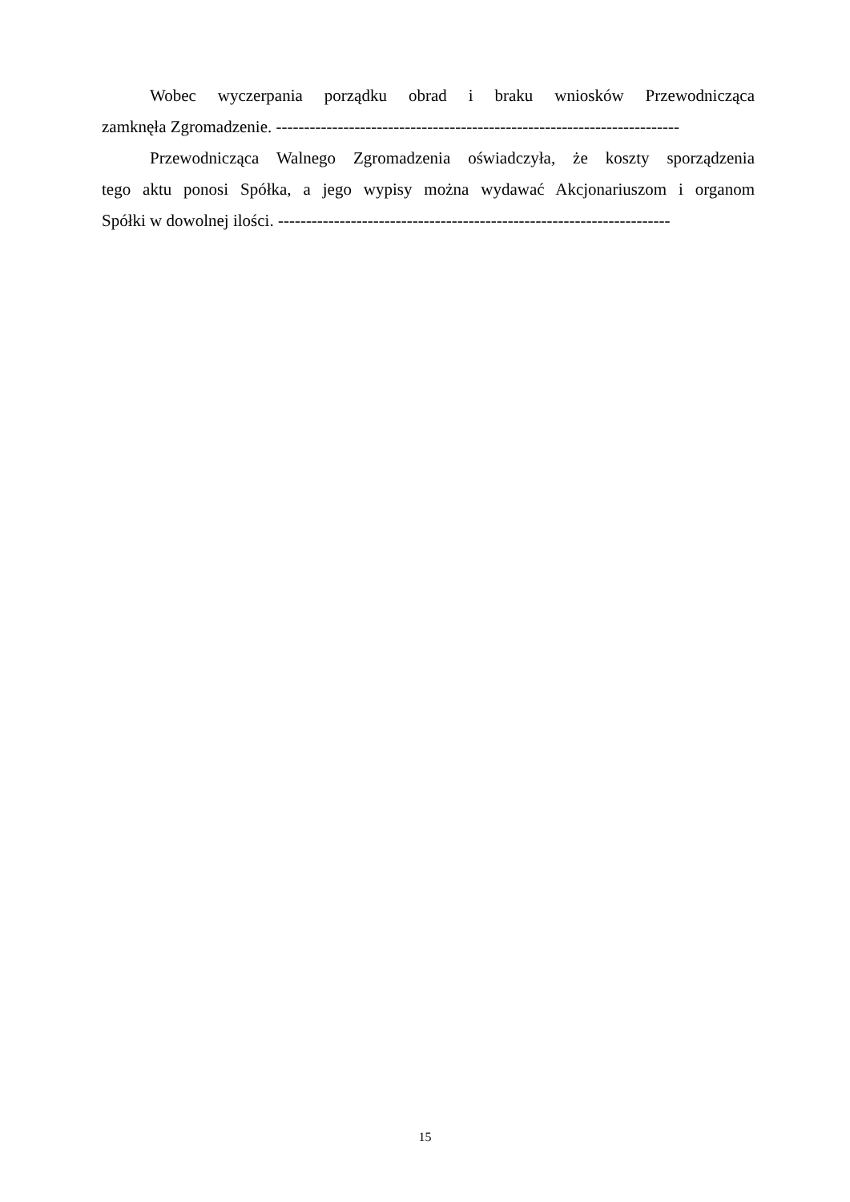Wobec wyczerpania porządku obrad i braku wniosków Przewodnicząca
zamknęła Zgromadzenie. ------------------------------------------------------------------------
Przewodnicząca Walnego Zgromadzenia oświadczyła, że koszty sporządzenia
tego aktu ponosi Spółka, a jego wypisy można wydawać Akcjonariuszom i organom
Spółki w dowolnej ilości. ----------------------------------------------------------------------
15